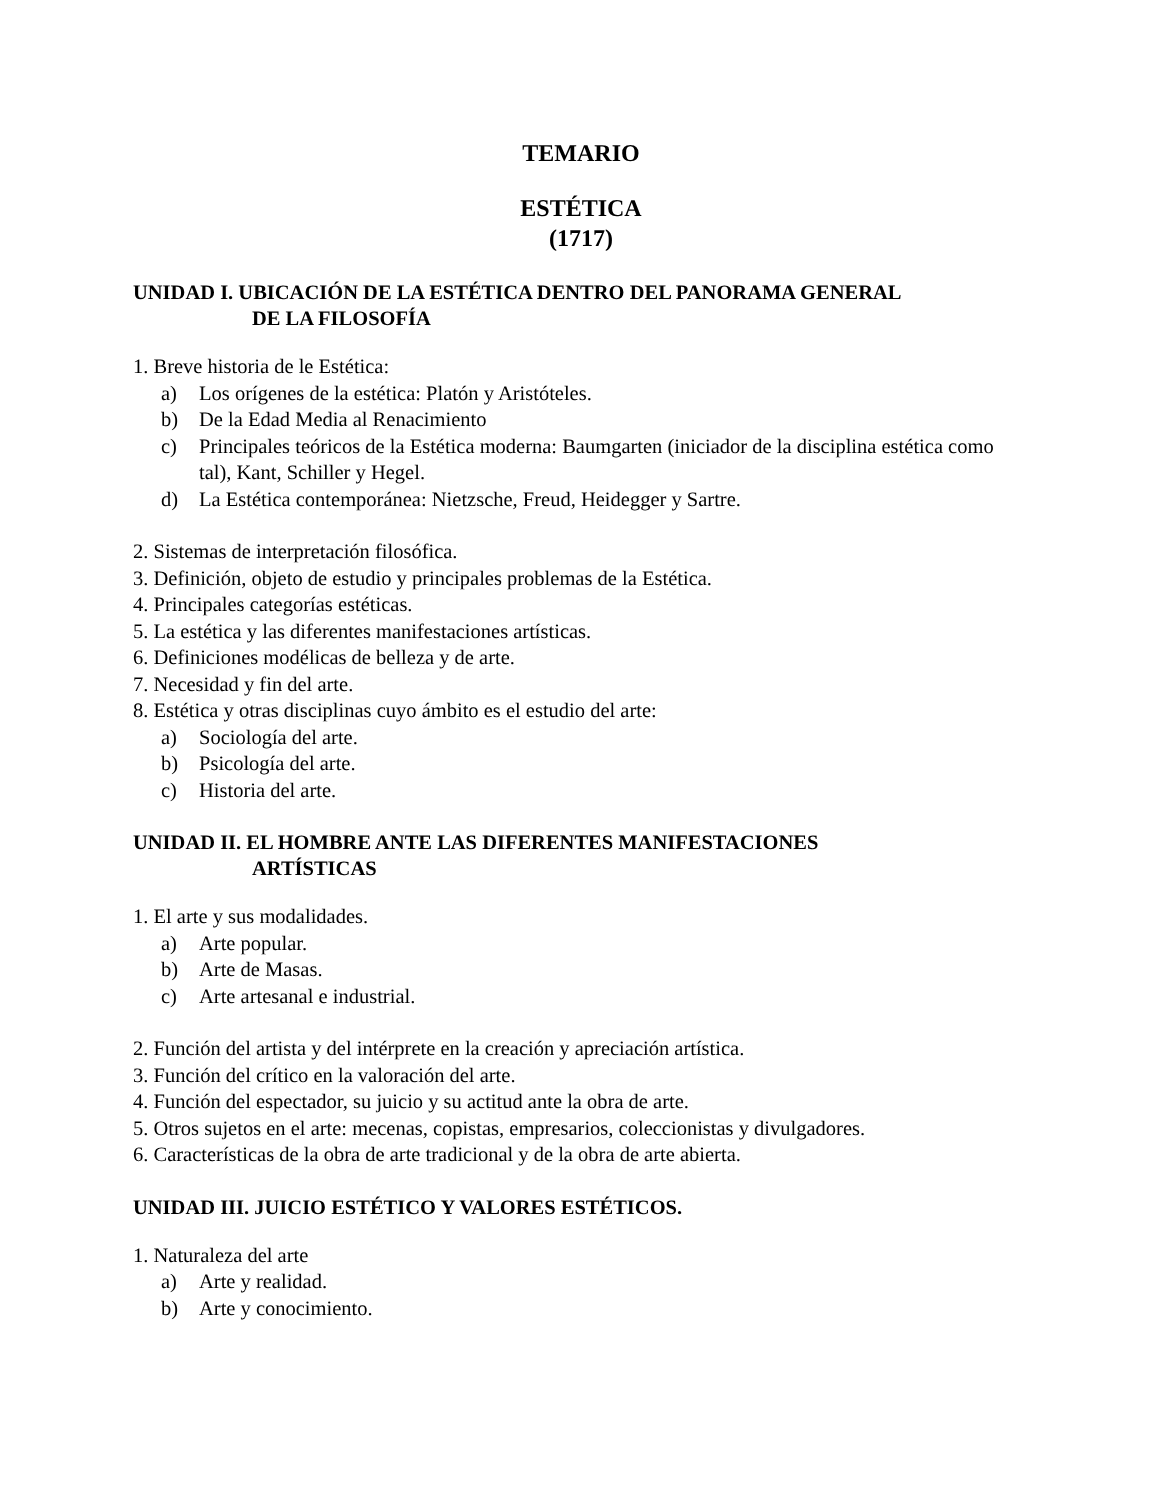TEMARIO
ESTÉTICA
(1717)
UNIDAD I. UBICACIÓN DE LA ESTÉTICA DENTRO DEL PANORAMA GENERAL
DE LA FILOSOFÍA
1. Breve historia de le Estética:
a) Los orígenes de la estética: Platón y Aristóteles.
b) De la Edad Media al Renacimiento
c) Principales teóricos de la Estética moderna: Baumgarten (iniciador de la disciplina estética como tal), Kant, Schiller y Hegel.
d) La Estética contemporánea: Nietzsche, Freud, Heidegger y Sartre.
2. Sistemas de interpretación filosófica.
3. Definición, objeto de estudio y principales problemas de la Estética.
4. Principales categorías estéticas.
5. La estética y las diferentes manifestaciones artísticas.
6. Definiciones modélicas de belleza y de arte.
7. Necesidad y fin del arte.
8. Estética y otras disciplinas cuyo ámbito es el estudio del arte:
a) Sociología del arte.
b) Psicología del arte.
c) Historia del arte.
UNIDAD II. EL HOMBRE ANTE LAS DIFERENTES MANIFESTACIONES
ARTÍSTICAS
1. El arte y sus modalidades.
a) Arte popular.
b) Arte de Masas.
c) Arte artesanal e industrial.
2. Función del artista y del intérprete en la creación y apreciación artística.
3. Función del crítico en la valoración del arte.
4. Función del espectador, su juicio y su actitud ante la obra de arte.
5. Otros sujetos en el arte: mecenas, copistas, empresarios, coleccionistas y divulgadores.
6. Características de la obra de arte tradicional y de la obra de arte abierta.
UNIDAD III. JUICIO ESTÉTICO Y VALORES ESTÉTICOS.
1. Naturaleza del arte
a) Arte y realidad.
b) Arte y conocimiento.